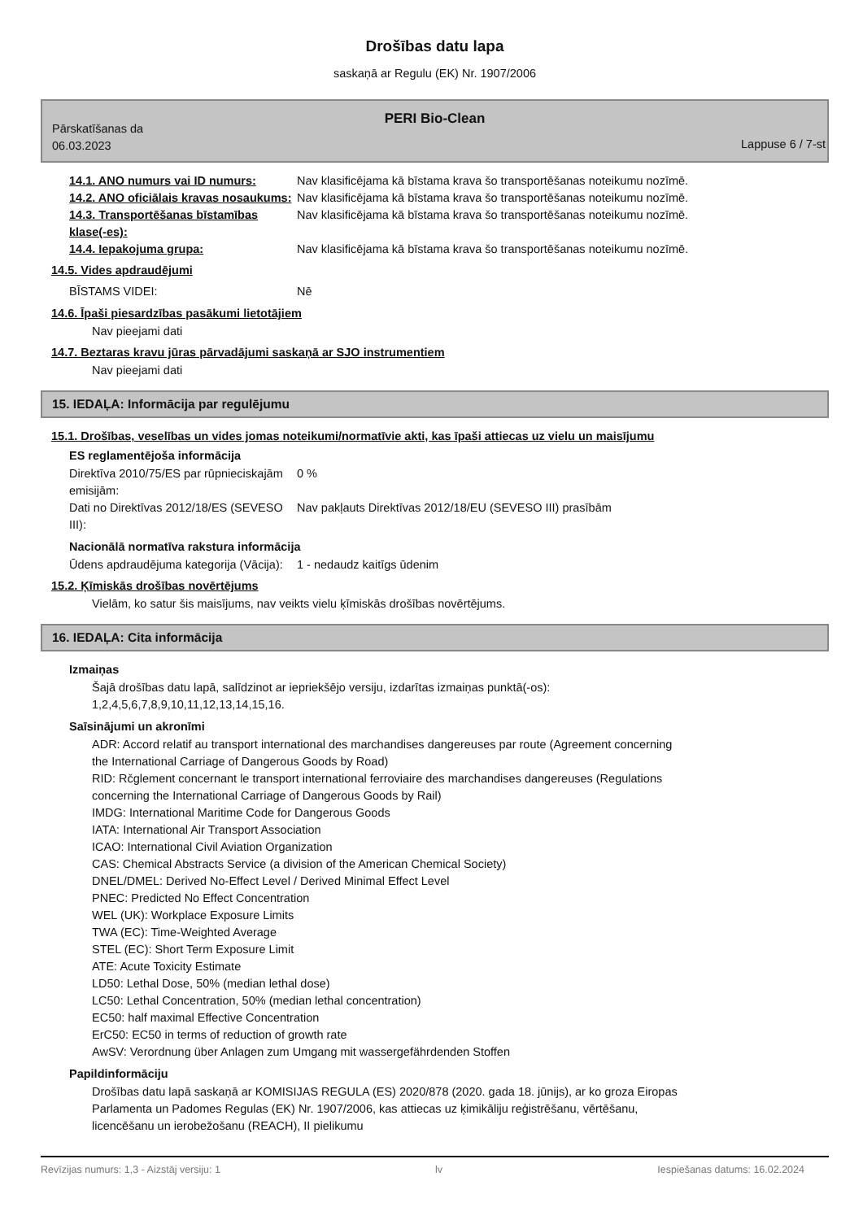Drošības datu lapa
saskaņā ar Regulu (EK) Nr. 1907/2006
PERI Bio-Clean
Pārskatīšanas da
06.03.2023
Lappuse 6 / 7-st
14.1. ANO numurs vai ID numurs: Nav klasificējama kā bīstama krava šo transportēšanas noteikumu nozīmē.
14.2. ANO oficiālais kravas nosaukums:
Nav klasificējama kā bīstama krava šo transportēšanas noteikumu nozīmē.
14.3. Transportēšanas bīstamības klase(-es):
Nav klasificējama kā bīstama krava šo transportēšanas noteikumu nozīmē.
14.4. Iepakojuma grupa: Nav klasificējama kā bīstama krava šo transportēšanas noteikumu nozīmē.
14.5. Vides apdraudējumi
BĪSTAMS VIDEI: Nē
14.6. Īpaši piesardzības pasākumi lietotājiem
Nav pieejami dati
14.7. Beztaras kravu jūras pārvadājumi saskaņā ar SJO instrumentiem
Nav pieejami dati
15. IEDAĻA: Informācija par regulējumu
15.1. Drošības, veselības un vides jomas noteikumi/normatīvie akti, kas īpaši attiecas uz vielu un maisījumu
ES reglamentējoša informācija
Direktīva 2010/75/ES par rūpnieciskajām emisijām:
0 %
Dati no Direktīvas 2012/18/ES (SEVESO III):
Nav pakļauts Direktīvas 2012/18/EU (SEVESO III) prasībām
Nacionālā normatīva rakstura informācija
Ūdens apdraudējuma kategorija (Vācija):
1 - nedaudz kaitīgs ūdenim
15.2. Ķīmiskās drošības novērtējums
Vielām, ko satur šis maisījums, nav veikts vielu ķīmiskās drošības novērtējums.
16. IEDAĻA: Cita informācija
Izmaiņas
Šajā drošības datu lapā, salīdzinot ar iepriekšējo versiju, izdarītas izmaiņas punktā(-os):
1,2,4,5,6,7,8,9,10,11,12,13,14,15,16.
Saīsinājumi un akronīmi
ADR: Accord relatif au transport international des marchandises dangereuses par route (Agreement concerning
the International Carriage of Dangerous Goods by Road)
RID: Rčglement concernant le transport international ferroviaire des marchandises dangereuses (Regulations
concerning the International Carriage of Dangerous Goods by Rail)
IMDG: International Maritime Code for Dangerous Goods
IATA: International Air Transport Association
ICAO: International Civil Aviation Organization
CAS: Chemical Abstracts Service (a division of the American Chemical Society)
DNEL/DMEL: Derived No-Effect Level / Derived Minimal Effect Level
PNEC: Predicted No Effect Concentration
WEL (UK): Workplace Exposure Limits
TWA (EC): Time-Weighted Average
STEL (EC): Short Term Exposure Limit
ATE: Acute Toxicity Estimate
LD50: Lethal Dose, 50% (median lethal dose)
LC50: Lethal Concentration, 50% (median lethal concentration)
EC50: half maximal Effective Concentration
ErC50: EC50 in terms of reduction of growth rate
AwSV: Verordnung über Anlagen zum Umgang mit wassergefährdenden Stoffen
Papildinformāciju
Drošības datu lapā saskaņā ar KOMISIJAS REGULA (ES) 2020/878 (2020. gada 18. jūnijs), ar ko groza Eiropas
Parlamenta un Padomes Regulas (EK) Nr. 1907/2006, kas attiecas uz ķimikāliju reģistrēšanu, vērtēšanu,
licencēšanu un ierobežošanu (REACH), II pielikumu
Revīzijas numurs: 1,3 - Aizstāj versiju: 1 lv Iespiešanas datums: 16.02.2024